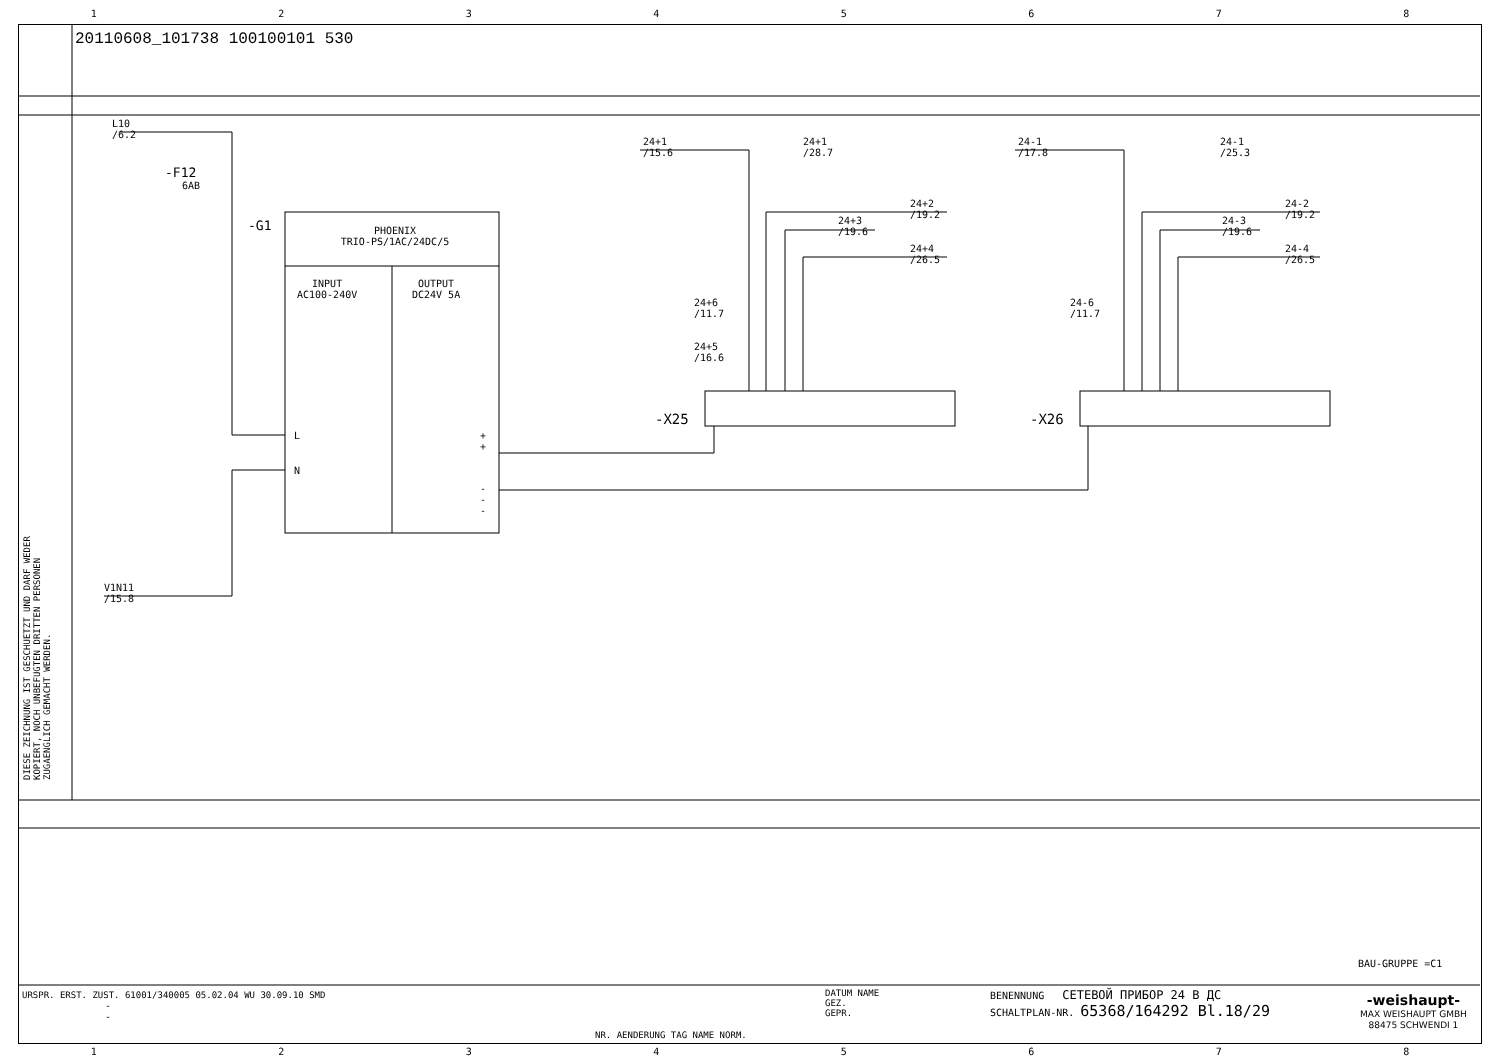12345678
20110608_101738 100100101 530
L10
/6.2
-F12
6AB
-G1
PHOENIX
TRIO-PS/1AC/24DC/5
INPUT
AC100-240V
OUTPUT
DC24V 5A
L
N
+
+
-
-
-
V1N11
/15.8
24+1
/15.6
24+1
/28.7
24+2
/19.2
24+3
/19.6
24+4
/26.5
24+6
/11.7
24+5
/16.6
-X25 -X26
24-1
/17.8
24-1
/25.3
24-2
/19.2
24-3
/19.6
24-4
/26.5
24-6
/11.7
DIESE ZEICHNUNG IST GESCHUETZT UND DARF WEDER KOPIERT, NOCH UNBEFUGTEN DRITTEN PERSONEN ZUGAENGLICH GEMACHT WERDEN.
BAU-GRUPPE =C1
URSPR. ERST. ZUST. 61001/340005 05.02.04 WU 30.09.10 SMD
-
-
NR. AENDERUNG TAG NAME NORM.
DATUM NAME
GEZ.
GEPR.
BENENNUNG СЕТЕВОЙ ПРИБОР 24 В ДС
SCHALTPLAN-NR. 65368/164292 Bl.18/29
-weishaupt-
MAX WEISHAUPT GMBH
88475 SCHWENDI 1
12345678